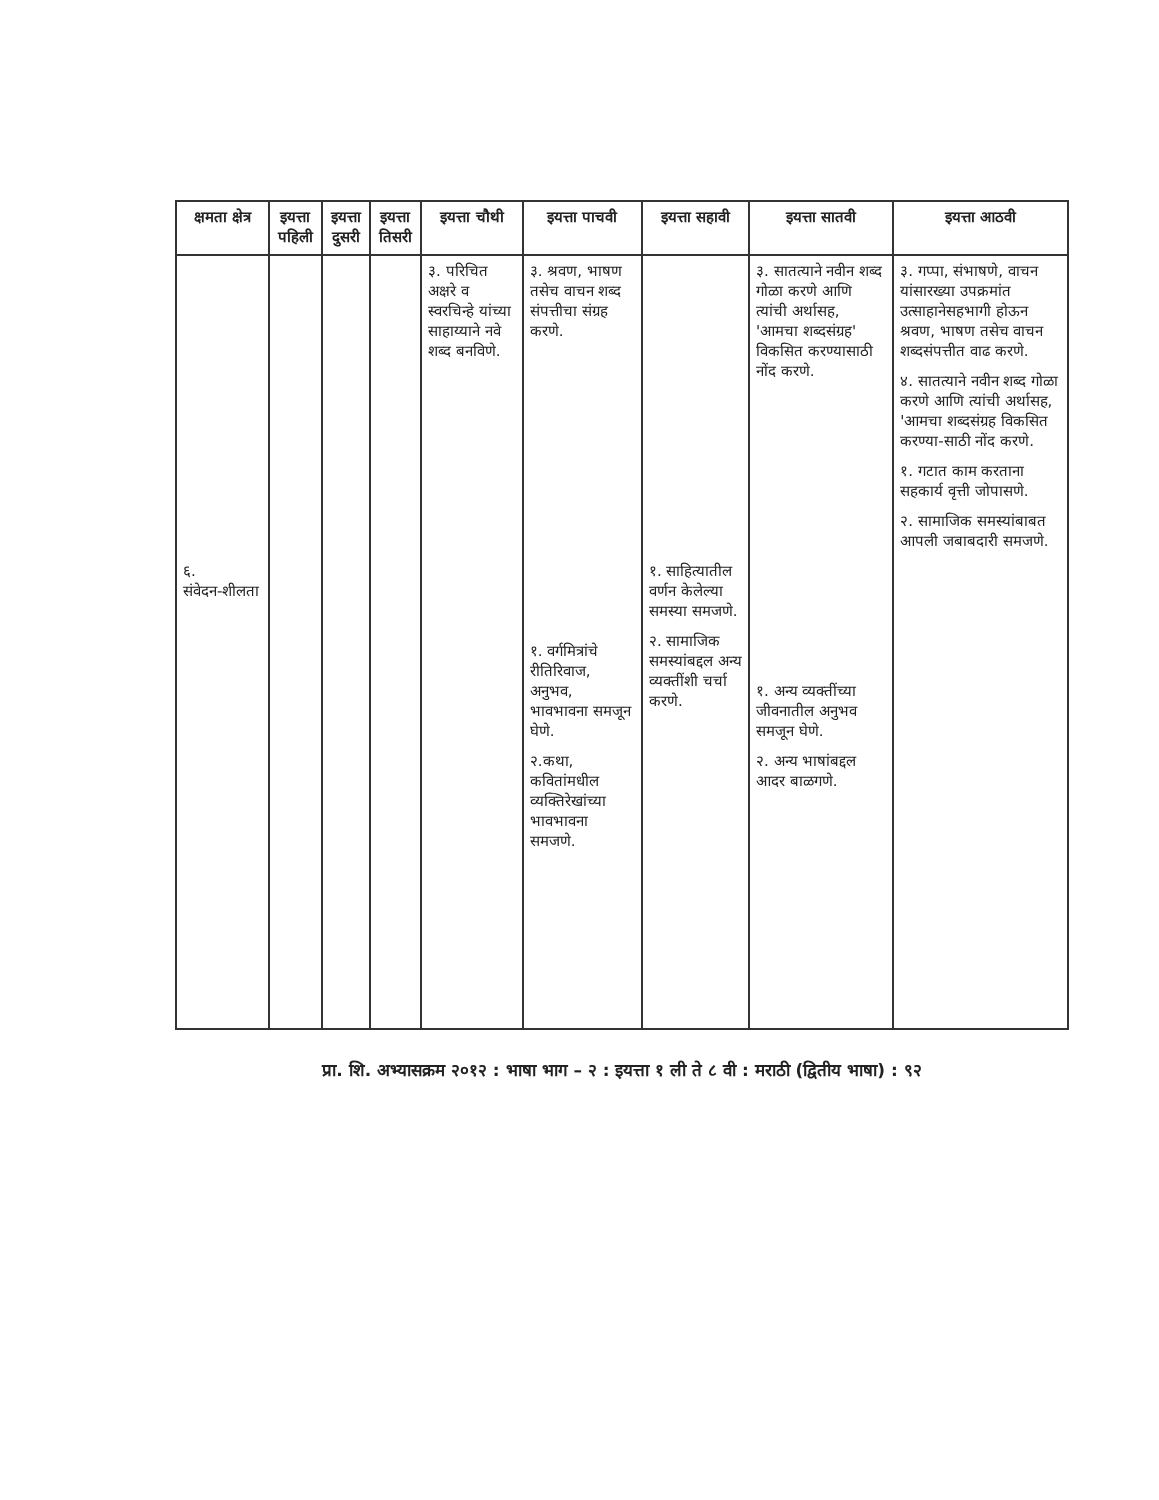| क्षमता क्षेत्र | इयत्ता पहिली | इयत्ता दुसरी | इयत्ता तिसरी | इयत्ता चौथी | इयत्ता पाचवी | इयत्ता सहावी | इयत्ता सातवी | इयत्ता आठवी |
| --- | --- | --- | --- | --- | --- | --- | --- | --- |
| ६. संवेदन‑शीलता | | | | ३. परिचित अक्षरे व स्वरचिन्हे यांच्या साहाय्याने नवे शब्द बनविणे. | ३. श्रवण, भाषण तसेच वाचन शब्द संपत्तीचा संग्रह करणे. १. वर्गमित्रांचे रीतिरिवाज, अनुभव, भावभावना समजून घेणे. २.कथा, कवितांमधील व्यक्तिरेखांच्या भावभावना समजणे. | १. साहित्यातील वर्णन केलेल्या समस्या समजणे. २. सामाजिक समस्यांबद्दल अन्य व्यक्तींशी चर्चा करणे. | ३. सातत्याने नवीन शब्द गोळा करणे आणि त्यांची अर्थासह, 'आमचा शब्दसंग्रह' विकसित करण्यासाठी नोंद करणे. १. अन्य व्यक्तींच्या जीवनातील अनुभव समजून घेणे. २. अन्य भाषांबद्दल आदर बाळगणे. | ३. गप्पा, संभाषणे, वाचन यांसारख्या उपक्रमांत उत्साहानेसहभागी होऊन श्रवण, भाषण तसेच वाचन शब्दसंपत्तीत वाढ करणे. ४. सातत्याने नवीन शब्द गोळा करणे आणि त्यांची अर्थासह, 'आमचा शब्दसंग्रह विकसित करण्या‑साठी नोंद करणे. १. गटात काम करताना सहकार्य वृत्ती जोपासणे. २. सामाजिक समस्यांबाबत आपली जबाबदारी समजणे. |
प्रा. शि. अभ्यासक्रम २०१२ : भाषा भाग – २ : इयत्ता १ ली ते ८ वी : मराठी (द्वितीय भाषा) : ९२